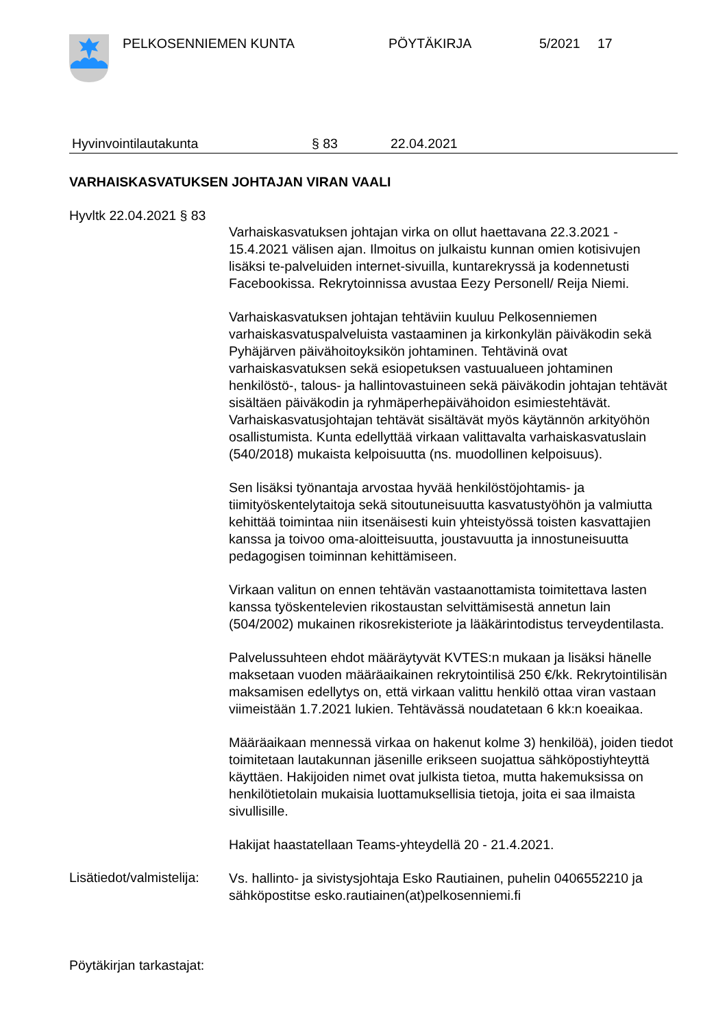PELKOSENNIEMEN KUNTA PÖYTÄKIRJA 5/2021 17
Hyvinvointilautakunta § 83 22.04.2021
VARHAISKASVATUKSEN JOHTAJAN VIRAN VAALI
Hyvltk 22.04.2021 § 83
Varhaiskasvatuksen johtajan virka on ollut haettavana 22.3.2021 - 15.4.2021 välisen ajan. Ilmoitus on julkaistu kunnan omien kotisivujen lisäksi te-palveluiden internet-sivuilla, kuntarekryssä ja kodennetusti Facebookissa. Rekrytoinnissa avustaa Eezy Personell/ Reija Niemi.
Varhaiskasvatuksen johtajan tehtäviin kuuluu Pelkosenniemen varhaiskasvatuspalveluista vastaaminen ja kirkonkylän päiväkodin sekä Pyhäjärven päivähoitoyksikön johtaminen. Tehtävinä ovat varhaiskasvatuksen sekä esiopetuksen vastuualueen johtaminen henkilöstö-, talous- ja hallintovastuineen sekä päiväkodin johtajan tehtävät sisältäen päiväkodin ja ryhmäperhepäivähoidon esimiestehtävät. Varhaiskasvatusjohtajan tehtävät sisältävät myös käytännön arkityöhön osallistumista. Kunta edellyttää virkaan valittavalta varhaiskasvatuslain (540/2018) mukaista kelpoisuutta (ns. muodollinen kelpoisuus).
Sen lisäksi työnantaja arvostaa hyvää henkilöstöjohtamis- ja tiimityöskentelytaitoja sekä sitoutuneisuutta kasvatustyöhön ja valmiutta kehittää toimintaa niin itsenäisesti kuin yhteistyössä toisten kasvattajien kanssa ja toivoo oma-aloitteisuutta, joustavuutta ja innostuneisuutta pedagogisen toiminnan kehittämiseen.
Virkaan valitun on ennen tehtävän vastaanottamista toimitettava lasten kanssa työskentelevien rikostaustan selvittämisestä annetun lain (504/2002) mukainen rikosrekisteriote ja lääkärintodistus terveydentilasta.
Palvelussuhteen ehdot määräytyvät KVTES:n mukaan ja lisäksi hänelle maksetaan vuoden määräaikainen rekrytointilisä 250 €/kk. Rekrytointilisän maksamisen edellytys on, että virkaan valittu henkilö ottaa viran vastaan viimeistään 1.7.2021 lukien. Tehtävässä noudatetaan 6 kk:n koeaikaa.
Määräaikaan mennessä virkaa on hakenut kolme 3) henkilöä), joiden tiedot toimitetaan lautakunnan jäsenille erikseen suojattua sähköpostiyhteyttä käyttäen. Hakijoiden nimet ovat julkista tietoa, mutta hakemuksissa on henkilötietolain mukaisia luottamuksellisia tietoja, joita ei saa ilmaista sivullisille.
Hakijat haastatellaan Teams-yhteydellä 20 - 21.4.2021.
Lisätiedot/valmistelija:
Vs. hallinto- ja sivistysjohtaja Esko Rautiainen, puhelin 0406552210 ja sähköpostitse esko.rautiainen(at)pelkosenniemi.fi
Pöytäkirjan tarkastajat: